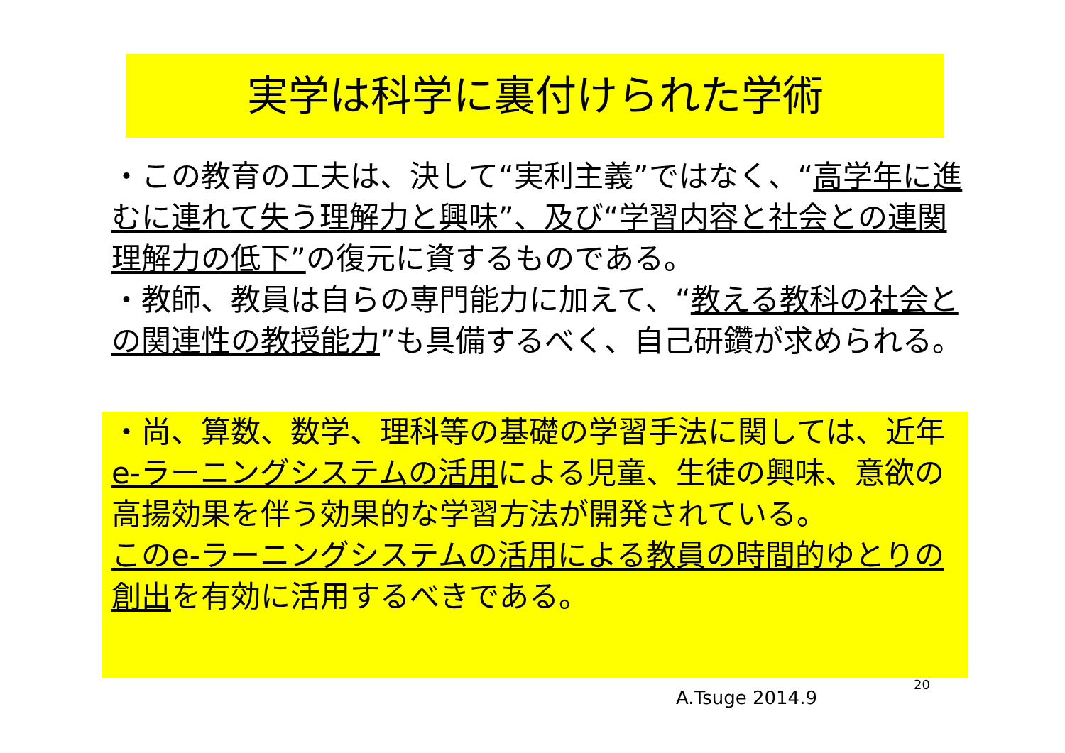実学は科学に裏付けられた学術
・この教育の工夫は、決して“実利主義”ではなく、“高学年に進むに連れて失う理解力と興味”、及び“学習内容と社会との連関理解力の低下”の復元に資するものである。
・教師、教員は自らの専門能力に加えて、“教える教科の社会との関連性の教授能力”も具備するべく、自己研鑽が求められる。
・尚、算数、数学、理科等の基礎の学習手法に関しては、近年e-ラーニングシステムの活用による児童、生徒の興味、意欲の高揚効果を伴う効果的な学習方法が開発されている。
このe-ラーニングシステムの活用による教員の時間的ゆとりの創出を有効に活用するべきである。
20
A.Tsuge 2014.9